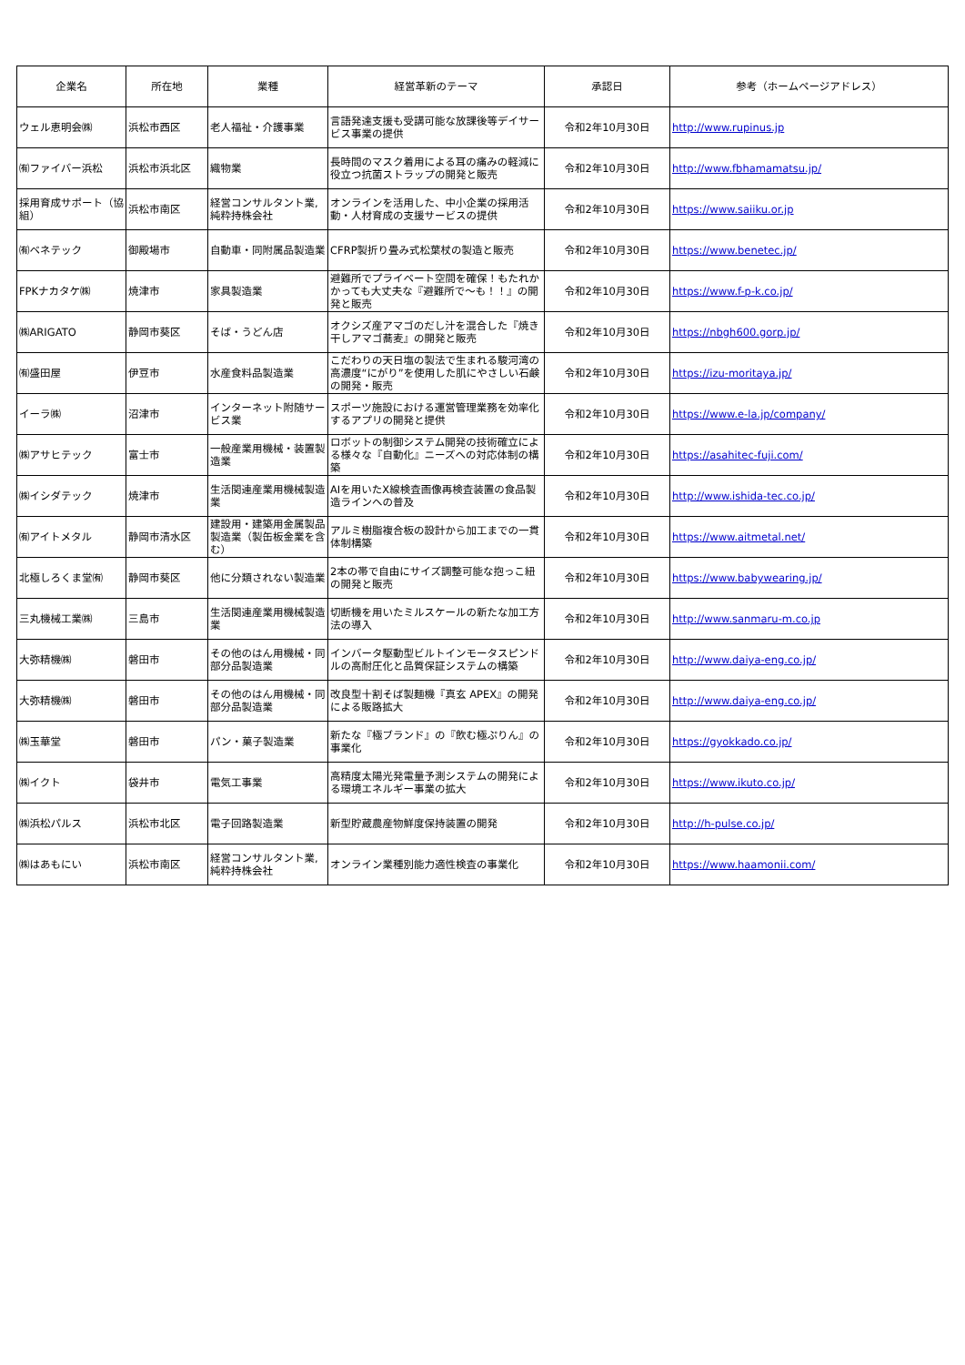| 企業名 | 所在地 | 業種 | 経営革新のテーマ | 承認日 | 参考（ホームページアドレス） |
| --- | --- | --- | --- | --- | --- |
| ウェル恵明会㈱ | 浜松市西区 | 老人福祉・介護事業 | 言語発達支援も受講可能な放課後等デイサービス事業の提供 | 令和2年10月30日 | http://www.rupinus.jp |
| ㈲ファイバー浜松 | 浜松市浜北区 | 織物業 | 長時間のマスク着用による耳の痛みの軽減に役立つ抗菌ストラップの開発と販売 | 令和2年10月30日 | http://www.fbhamamatsu.jp/ |
| 採用育成サポート（協組） | 浜松市南区 | 経営コンサルタント業,純粋持株会社 | オンラインを活用した、中小企業の採用活動・人材育成の支援サービスの提供 | 令和2年10月30日 | https://www.saiiku.or.jp |
| ㈲ベネテック | 御殿場市 | 自動車・同附属品製造業 | CFRP製折り畳み式松葉杖の製造と販売 | 令和2年10月30日 | https://www.benetec.jp/ |
| FPKナカタケ㈱ | 焼津市 | 家具製造業 | 避難所でプライベート空間を確保！もたれかかっても大丈夫な『避難所で～も！！』の開発と販売 | 令和2年10月30日 | https://www.f-p-k.co.jp/ |
| ㈱ARIGATO | 静岡市葵区 | そば・うどん店 | オクシズ産アマゴのだし汁を混合した『焼き干しアマゴ蕎麦』の開発と販売 | 令和2年10月30日 | https://nbgh600.gorp.jp/ |
| ㈲盛田屋 | 伊豆市 | 水産食料品製造業 | こだわりの天日塩の製法で生まれる駿河湾の高濃度“にがり”を使用した肌にやさしい石鹸の開発・販売 | 令和2年10月30日 | https://izu-moritaya.jp/ |
| イーラ㈱ | 沼津市 | インターネット附随サービス業 | スポーツ施設における運営管理業務を効率化するアプリの開発と提供 | 令和2年10月30日 | https://www.e-la.jp/company/ |
| ㈱アサヒテック | 富士市 | 一般産業用機械・装置製造業 | ロボットの制御システム開発の技術確立による様々な『自動化』ニーズへの対応体制の構築 | 令和2年10月30日 | https://asahitec-fuji.com/ |
| ㈱イシダテック | 焼津市 | 生活関連産業用機械製造業 | AIを用いたX線検査画像再検査装置の食品製造ラインへの普及 | 令和2年10月30日 | http://www.ishida-tec.co.jp/ |
| ㈲アイトメタル | 静岡市清水区 | 建設用・建築用金属製品製造業（製缶板金業を含む） | アルミ樹脂複合板の設計から加工までの一貫体制構築 | 令和2年10月30日 | https://www.aitmetal.net/ |
| 北極しろくま堂㈲ | 静岡市葵区 | 他に分類されない製造業 | 2本の帯で自由にサイズ調整可能な抱っこ紐の開発と販売 | 令和2年10月30日 | https://www.babywearing.jp/ |
| 三丸機械工業㈱ | 三島市 | 生活関連産業用機械製造業 | 切断機を用いたミルスケールの新たな加工方法の導入 | 令和2年10月30日 | http://www.sanmaru-m.co.jp |
| 大弥精機㈱ | 磐田市 | その他のはん用機械・同部分品製造業 | インバータ駆動型ビルトインモータスピンドルの高耐圧化と品質保証システムの構築 | 令和2年10月30日 | http://www.daiya-eng.co.jp/ |
| 大弥精機㈱ | 磐田市 | その他のはん用機械・同部分品製造業 | 改良型十割そば製麺機『真玄 APEX』の開発による販路拡大 | 令和2年10月30日 | http://www.daiya-eng.co.jp/ |
| ㈱玉華堂 | 磐田市 | パン・菓子製造業 | 新たな『極ブランド』の『飲む極ぷりん』の事業化 | 令和2年10月30日 | https://gyokkado.co.jp/ |
| ㈱イクト | 袋井市 | 電気工事業 | 高精度太陽光発電量予測システムの開発による環境エネルギー事業の拡大 | 令和2年10月30日 | https://www.ikuto.co.jp/ |
| ㈱浜松パルス | 浜松市北区 | 電子回路製造業 | 新型貯蔵農産物鮮度保持装置の開発 | 令和2年10月30日 | http://h-pulse.co.jp/ |
| ㈱はあもにい | 浜松市南区 | 経営コンサルタント業,純粋持株会社 | オンライン業種別能力適性検査の事業化 | 令和2年10月30日 | https://www.haamonii.com/ |